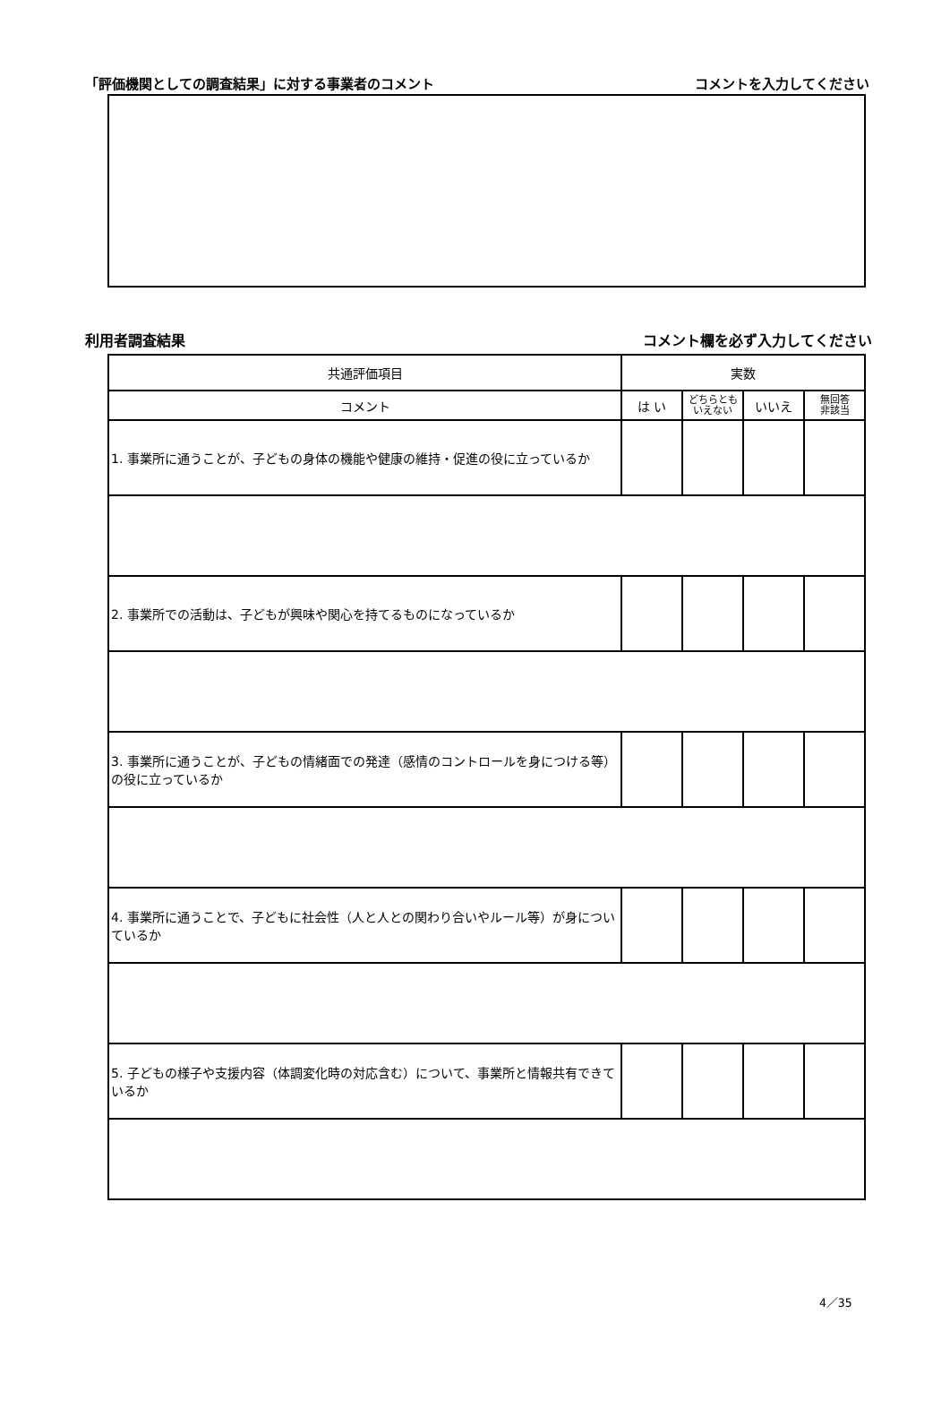「評価機関としての調査結果」に対する事業者のコメント コメントを入力してください
利用者調査結果 コメント欄を必ず入力してください
| 共通評価項目 | 実数 | | | |
| コメント | は い | どちらとも いえない | いいえ | 無回答 非該当 |
| 1. 事業所に通うことが、子どもの身体の機能や健康の維持・促進の役に立っているか | | | | |
| 2. 事業所での活動は、子どもが興味や関心を持てるものになっているか | | | | |
| 3. 事業所に通うことが、子どもの情緒面での発達（感情のコントロールを身につける等）の役に立っているか | | | | |
| 4. 事業所に通うことで、子どもに社会性（人と人との関わり合いやルール等）が身についているか | | | | |
| 5. 子どもの様子や支援内容（体調変化時の対応含む）について、事業所と情報共有できているか | | | | |
4／35